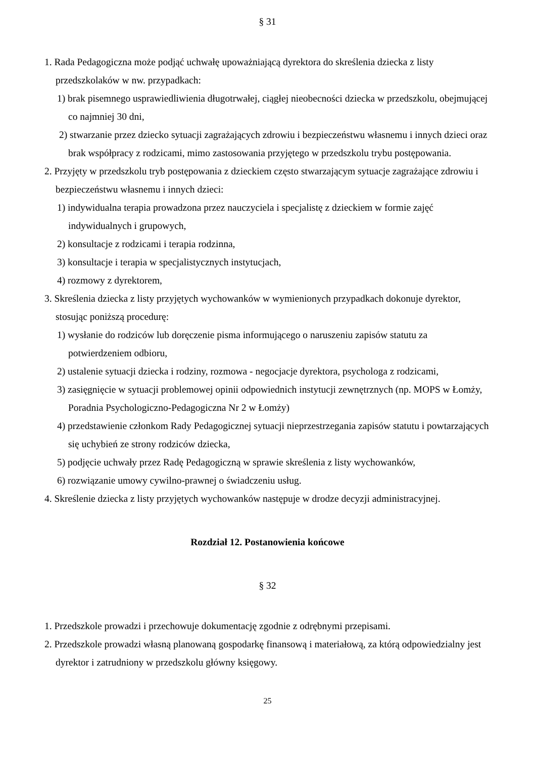§ 31
1. Rada Pedagogiczna może podjąć uchwałę upoważniającą dyrektora do skreślenia dziecka z listy przedszkolaków w nw. przypadkach:
1) brak pisemnego usprawiedliwienia długotrwałej, ciągłej nieobecności dziecka w przedszkolu, obejmującej co najmniej 30 dni,
2) stwarzanie przez dziecko sytuacji zagrażających zdrowiu i bezpieczeństwu własnemu i innych dzieci oraz brak współpracy z rodzicami, mimo zastosowania przyjętego w przedszkolu trybu postępowania.
2. Przyjęty w przedszkolu tryb postępowania z dzieckiem często stwarzającym sytuacje zagrażające zdrowiu i bezpieczeństwu własnemu i innych dzieci:
1) indywidualna terapia prowadzona przez nauczyciela i specjalistę z dzieckiem w formie zajęć indywidualnych i grupowych,
2) konsultacje z rodzicami i terapia rodzinna,
3) konsultacje i terapia w specjalistycznych instytucjach,
4) rozmowy z dyrektorem,
3. Skreślenia dziecka z listy przyjętych wychowanków w wymienionych przypadkach dokonuje dyrektor, stosując poniższą procedurę:
1) wysłanie do rodziców lub doręczenie pisma informującego o naruszeniu zapisów statutu za potwierdzeniem odbioru,
2) ustalenie sytuacji dziecka i rodziny, rozmowa - negocjacje dyrektora, psychologa z rodzicami,
3) zasięgnięcie w sytuacji problemowej opinii odpowiednich instytucji zewnętrznych (np. MOPS w Łomży, Poradnia Psychologiczno-Pedagogiczna Nr 2 w Łomży)
4) przedstawienie członkom Rady Pedagogicznej sytuacji nieprzestrzegania zapisów statutu i powtarzających się uchybień ze strony rodziców dziecka,
5) podjęcie uchwały przez Radę Pedagogiczną w sprawie skreślenia z listy wychowanków,
6) rozwiązanie umowy cywilno-prawnej o świadczeniu usług.
4. Skreślenie dziecka z listy przyjętych wychowanków następuje w drodze decyzji administracyjnej.
Rozdział 12. Postanowienia końcowe
§ 32
1. Przedszkole prowadzi i przechowuje dokumentację zgodnie z odrębnymi przepisami.
2. Przedszkole prowadzi własną planowaną gospodarkę finansową i materiałową, za którą odpowiedzialny jest dyrektor i zatrudniony w przedszkolu główny księgowy.
25